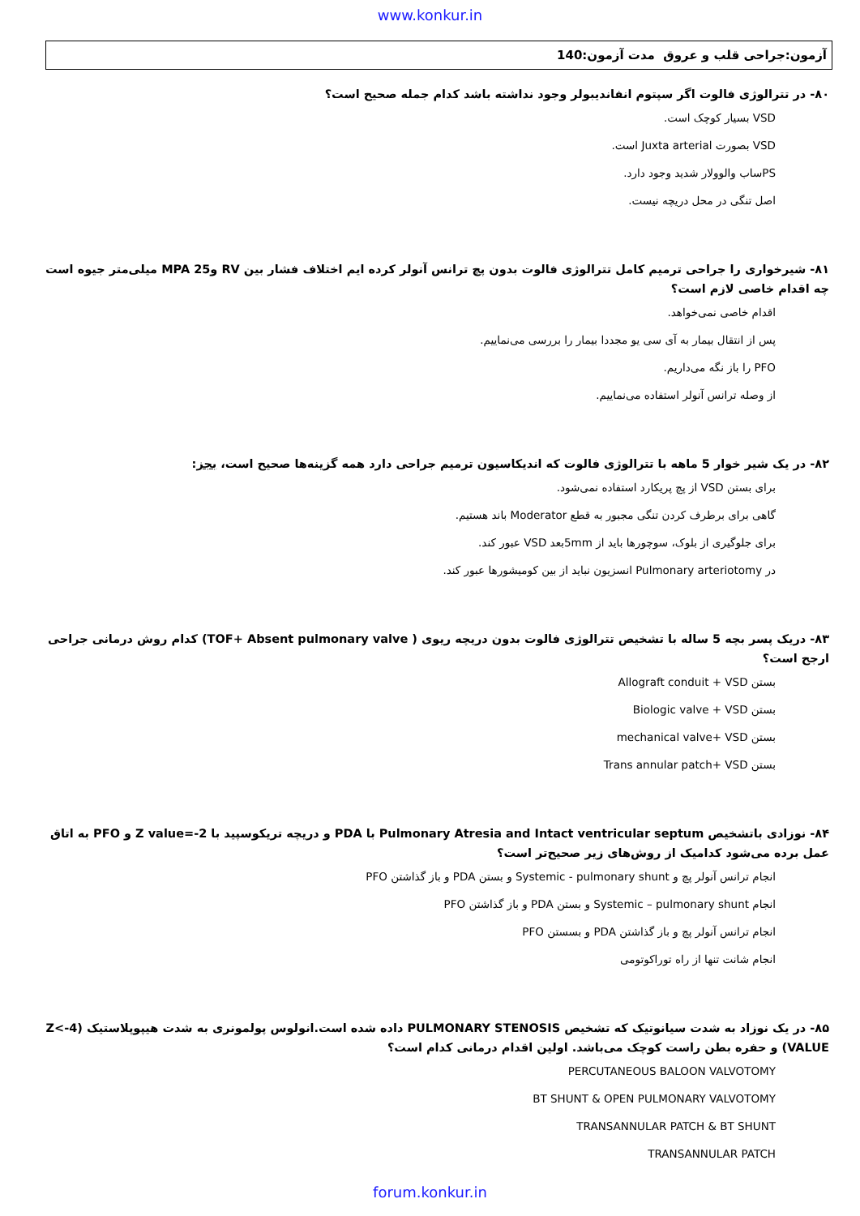www.konkur.in
آزمون:جراحی قلب و عروق مدت آزمون:140
۸۰- در تترالوژی فالوت اگر سپتوم انفاندیبولر وجود نداشته باشد کدام جمله صحیح است؟
VSD بسیار کوچک است.
VSD بصورت Juxta arterial است.
PSساب والوولار شدید وجود دارد.
اصل تنگی در محل دریچه نیست.
۸۱- شیرخواری را جراحی ترمیم کامل تترالوژی فالوت بدون پچ ترانس آنولر کرده ایم اختلاف فشار بین RV وMPA 25 میلی‌متر جیوه است چه اقدام خاصی لازم است؟
اقدام خاصی نمی‌خواهد.
پس از انتقال بیمار به آی سی یو مجددا بیمار را بررسی می‌نماییم.
PFO را باز نگه می‌داریم.
از وصله ترانس آنولر استفاده می‌نماییم.
۸۲- در یک شیر خوار 5 ماهه با تترالوژی فالوت که اندیکاسیون ترمیم جراحی دارد همه گزینه‌ها صحیح است، بجز:
برای بستن VSD از پچ پریکارد استفاده نمی‌شود.
گاهی برای برطرف کردن تنگی مجبور به قطع Moderator باند هستیم.
برای جلوگیری از بلوک، سوچورها باید از 5mmبعد VSD عبور کند.
در Pulmonary arteriotomy انسزیون نباید از بین کومیشورها عبور کند.
۸۳- دریک پسر بچه 5 ساله با تشخیص تترالوژی فالوت بدون دریچه ریوی ( TOF+ Absent pulmonary valve) کدام روش درمانی جراحی ارجح است؟
بستن Allograft conduit + VSD
بستن Biologic valve + VSD
بستن mechanical valve+ VSD
بستن Trans annular patch+ VSD
۸۴- نوزادی باتشخیص Pulmonary Atresia and Intact ventricular septum با PDA و دریچه تریکوسپید با Z value=-2 و PFO به اتاق عمل برده می‌شود کدامیک از روش‌های زیر صحیح‌تر است؟
انجام ترانس آنولر پچ و Systemic - pulmonary shunt و بستن PDA و باز گذاشتن PFO
انجام Systemic – pulmonary shunt و بستن PDA و باز گذاشتن PFO
انجام ترانس آنولر پچ و باز گذاشتن PDA و بسستن PFO
انجام شانت تنها از راه توراکوتومی
۸۵- در یک نوزاد به شدت سیانوتیک که تشخیص PULMONARY STENOSIS داده شده است.انولوس پولمونری به شدت هیپوپلاستیک (Z<-4 VALUE) و حفره بطن راست کوچک می‌باشد. اولین اقدام درمانی کدام است؟
PERCUTANEOUS BALOON VALVOTOMY
BT SHUNT & OPEN PULMONARY VALVOTOMY
TRANSANNULAR PATCH & BT SHUNT
TRANSANNULAR PATCH
forum.konkur.in